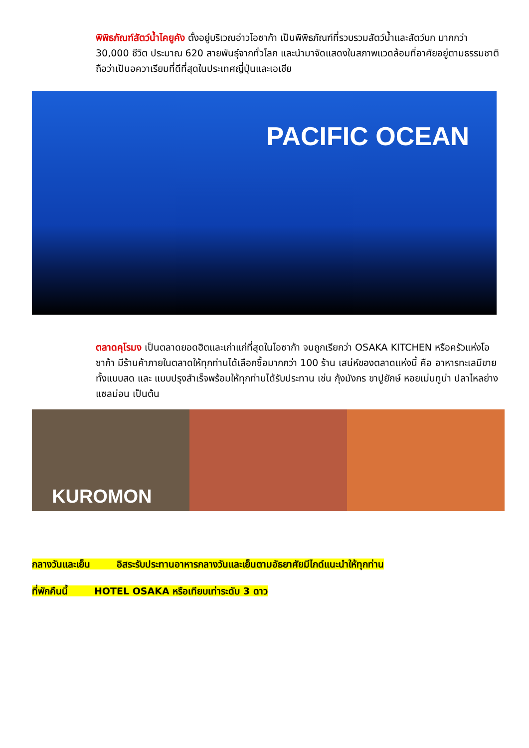พิพิธภัณฑ์สัตว์น้ำไคยูคัง ตั้งอยู่บริเวณอ่าวโอซาก้า เป็นพิพิธภัณฑ์ที่รวบรวมสัตว์น้ำและสัตว์บก มากกว่า 30,000 ชีวิต ประมาณ 620 สายพันธุ์จากทั่วโลก และนำมาจัดแสดงในสภาพแวดล้อมที่อาศัยอยู่ตามธรรมชาติ ถือว่าเป็นอควาเรียมที่ดีที่สุดในประเทศญี่ปุ่นและเอเชีย
PACIFIC OCEAN
ตลาดคุโรมง เป็นตลาดยอดฮิตและเก่าแก่ที่สุดในโอซาก้า จนถูกเรียกว่า OSAKA KITCHEN หรือครัวแห่งโอซาก้า มีร้านค้าภายในตลาดให้ทุกท่านได้เลือกซื้อมากกว่า 100 ร้าน เสน่ห์ของตลาดแห่งนี้ คือ อาหารทะเลมีขายทั้งแบบสด และ แบบปรุงสำเร็จพร้อมให้ทุกท่านได้รับประทาน เช่น กุ้งมังกร ขาปูยักษ์ หอยเม่นทูน่า ปลาไหลย่าง แซลม่อน เป็นต้น
KUROMON
กลางวันและเย็น อิสระรับประทานอาหารกลางวันและเย็นตามอัธยาศัยมีไกด์แนะนำให้ทุกท่าน
ที่พักคืนนี้ HOTEL OSAKA หรือเทียบเท่าระดับ 3 ดาว